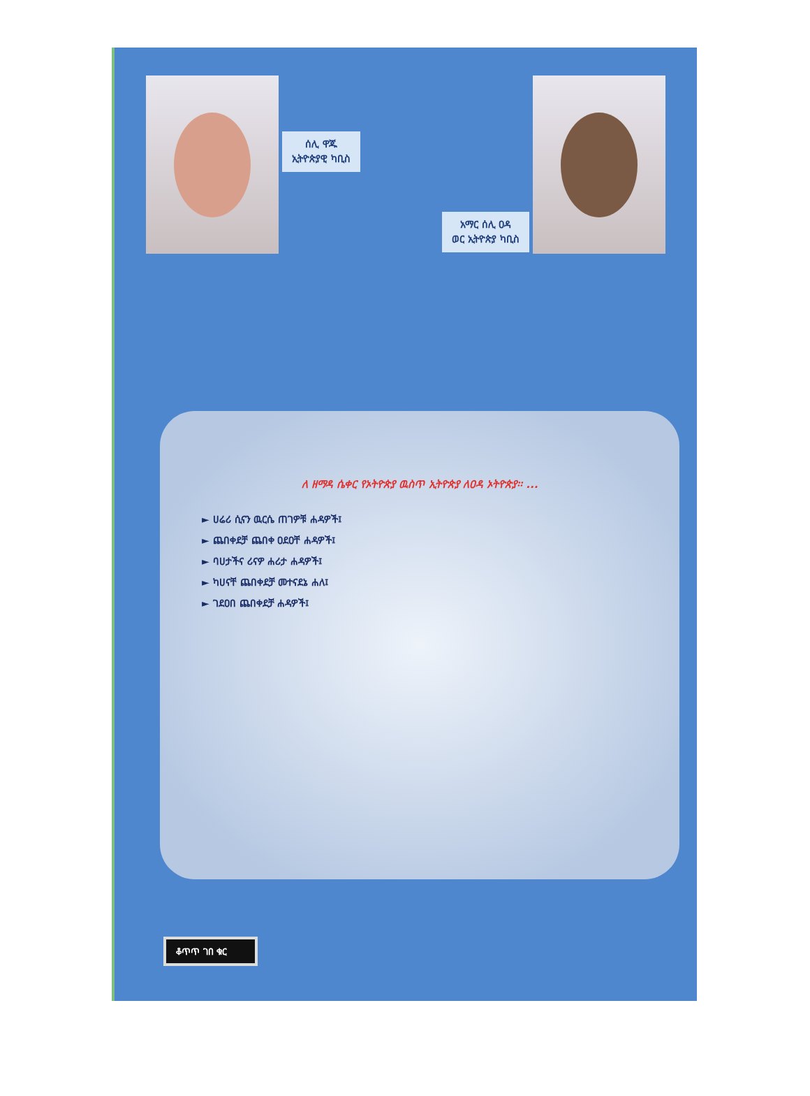ሰሊ ዋጁ
ኢትዮጵያዊ ካቢስ
አማር ሰሊ ዐዳ
ወር ኢትዮጵያ ካቢስ
ለ ዘማዳ ሴቀር የኦትዮጵያ ዉስጥ ኢትዮጵያ ለዐዳ ኦትዮጵያ፡፡ ...
► ሀሬሪ ሲናን ዉርሴ ጠገዎቹ ሐዳዎች፤
► ጨበቀደቻ ጨበቀ ዐደዐቸ ሐዳዎች፤
► ባሀታችና ሪናዎ ሐሪታ ሐዳዎች፤
► ካሀናቸ ጨበቀደቻ መተናደኔ ሐለ፤
► ገደዐበ ጨበቀደቻ ሐዳዎች፤
ቆጥጥ ገበ ቁር